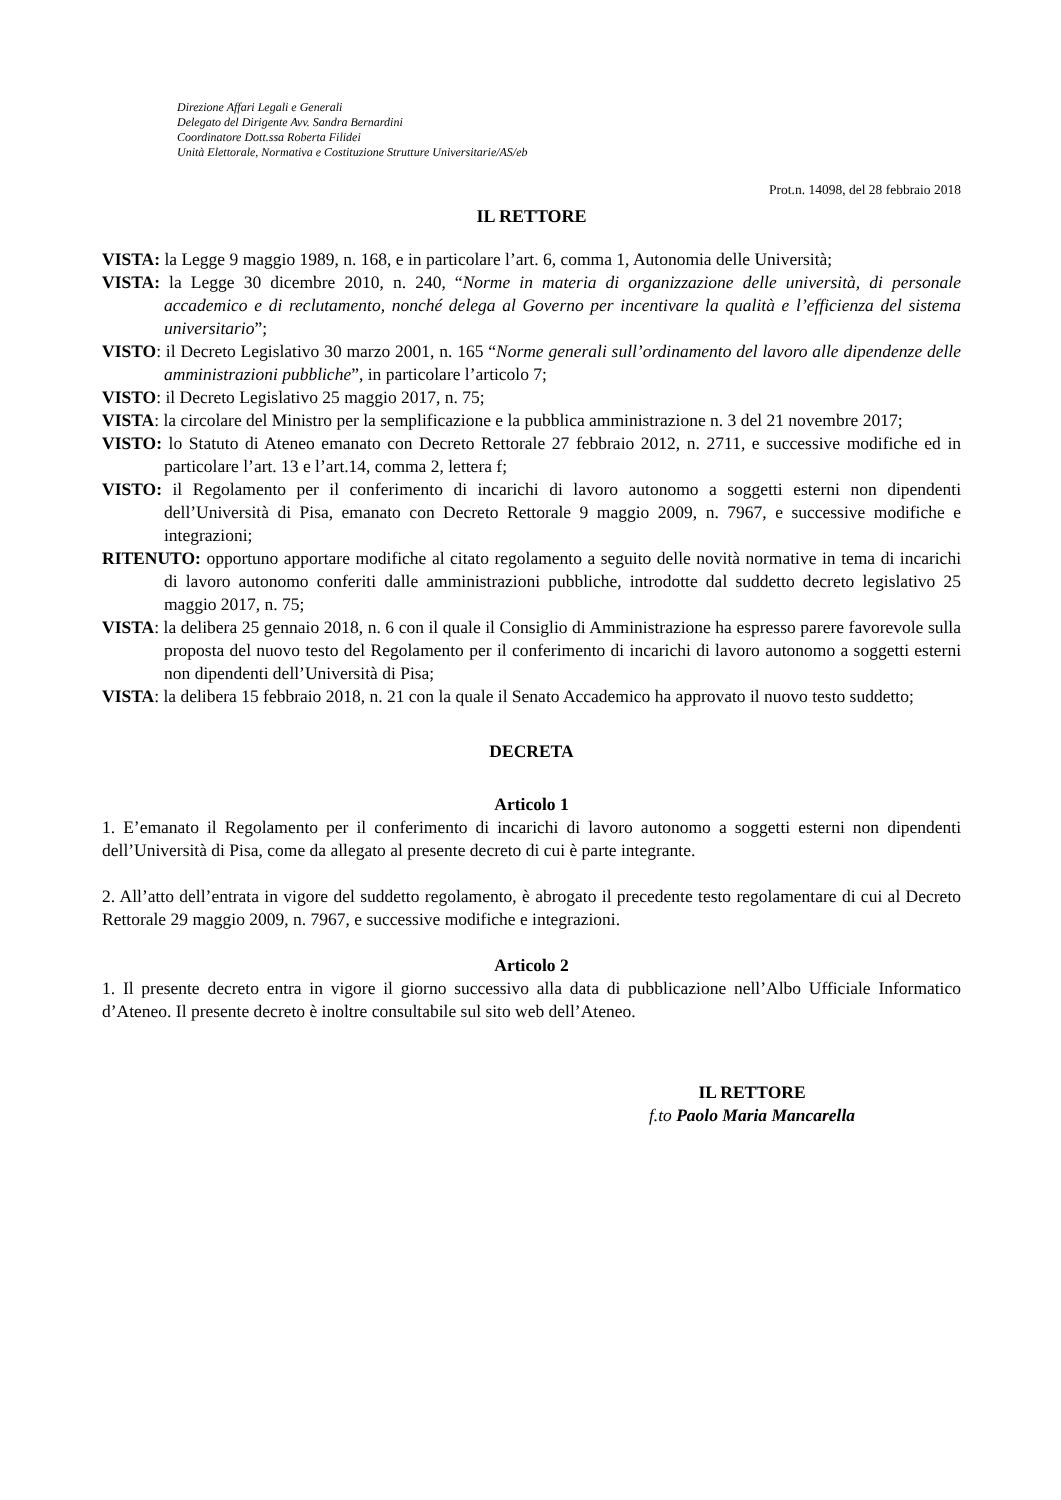Direzione Affari Legali e Generali
Delegato del Dirigente Avv. Sandra Bernardini
Coordinatore Dott.ssa Roberta Filidei
Unità Elettorale, Normativa e Costituzione Strutture Universitarie/AS/eb
Prot.n. 14098, del 28 febbraio 2018
IL RETTORE
VISTA: la Legge 9 maggio 1989, n. 168, e in particolare l’art. 6, comma 1, Autonomia delle Università;
VISTA: la Legge 30 dicembre 2010, n. 240, “Norme in materia di organizzazione delle università, di personale accademico e di reclutamento, nonché delega al Governo per incentivare la qualità e l’efficienza del sistema universitario”;
VISTO: il Decreto Legislativo 30 marzo 2001, n. 165 “Norme generali sull’ordinamento del lavoro alle dipendenze delle amministrazioni pubbliche”, in particolare l’articolo 7;
VISTO: il Decreto Legislativo 25 maggio 2017, n. 75;
VISTA: la circolare del Ministro per la semplificazione e la pubblica amministrazione n. 3 del 21 novembre 2017;
VISTO: lo Statuto di Ateneo emanato con Decreto Rettorale 27 febbraio 2012, n. 2711, e successive modifiche ed in particolare l’art. 13 e l’art.14, comma 2, lettera f;
VISTO: il Regolamento per il conferimento di incarichi di lavoro autonomo a soggetti esterni non dipendenti dell’Università di Pisa, emanato con Decreto Rettorale 9 maggio 2009, n. 7967, e successive modifiche e integrazioni;
RITENUTO: opportuno apportare modifiche al citato regolamento a seguito delle novità normative in tema di incarichi di lavoro autonomo conferiti dalle amministrazioni pubbliche, introdotte dal suddetto decreto legislativo 25 maggio 2017, n. 75;
VISTA: la delibera 25 gennaio 2018, n. 6 con il quale il Consiglio di Amministrazione ha espresso parere favorevole sulla proposta del nuovo testo del Regolamento per il conferimento di incarichi di lavoro autonomo a soggetti esterni non dipendenti dell’Università di Pisa;
VISTA: la delibera 15 febbraio 2018, n. 21 con la quale il Senato Accademico ha approvato il nuovo testo suddetto;
DECRETA
Articolo 1
1. E’emanato il Regolamento per il conferimento di incarichi di lavoro autonomo a soggetti esterni non dipendenti dell’Università di Pisa, come da allegato al presente decreto di cui è parte integrante.
2. All’atto dell’entrata in vigore del suddetto regolamento, è abrogato il precedente testo regolamentare di cui al Decreto Rettorale 29 maggio 2009, n. 7967, e successive modifiche e integrazioni.
Articolo 2
1. Il presente decreto entra in vigore il giorno successivo alla data di pubblicazione nell’Albo Ufficiale Informatico d’Ateneo. Il presente decreto è inoltre consultabile sul sito web dell’Ateneo.
IL RETTORE
f.to Paolo Maria Mancarella